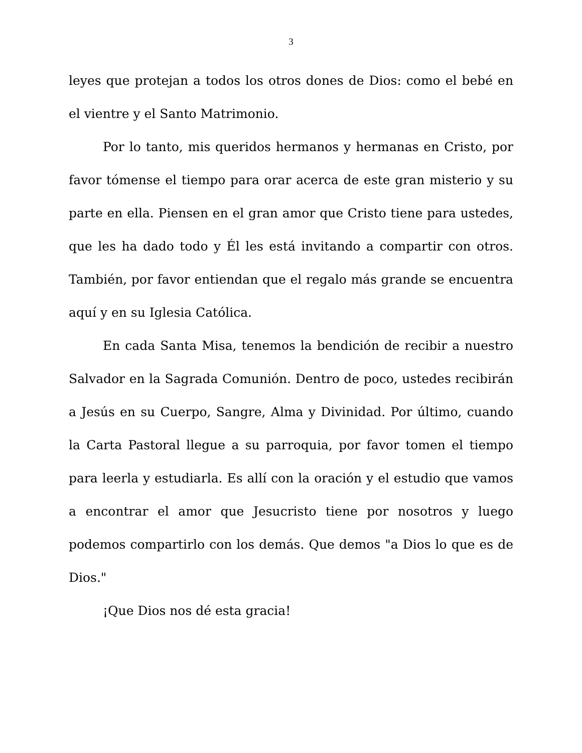3
leyes que protejan a todos los otros dones de Dios: como el bebé en el vientre y el Santo Matrimonio.
Por lo tanto, mis queridos hermanos y hermanas en Cristo, por favor tómense el tiempo para orar acerca de este gran misterio y su parte en ella. Piensen en el gran amor que Cristo tiene para ustedes, que les ha dado todo y Él les está invitando a compartir con otros. También, por favor entiendan que el regalo más grande se encuentra aquí y en su Iglesia Católica.
En cada Santa Misa, tenemos la bendición de recibir a nuestro Salvador en la Sagrada Comunión. Dentro de poco, ustedes recibirán a Jesús en su Cuerpo, Sangre, Alma y Divinidad. Por último, cuando la Carta Pastoral llegue a su parroquia, por favor tomen el tiempo para leerla y estudiarla. Es allí con la oración y el estudio que vamos a encontrar el amor que Jesucristo tiene por nosotros y luego podemos compartirlo con los demás. Que demos "a Dios lo que es de Dios."
¡Que Dios nos dé esta gracia!